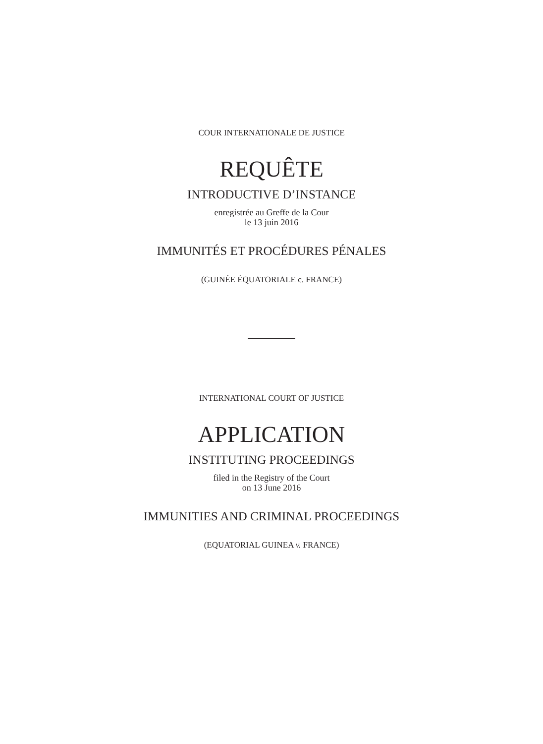COUR INTERNATIONALE DE JUSTICE
REQUÊTE
INTRODUCTIVE D’INSTANCE
enregistrée au Greffe de la Cour
le 13 juin 2016
IMMUNITÉS ET PROCÉDURES PÉNALES
(GUINÉE ÉQUATORIALE c. FRANCE)
INTERNATIONAL COURT OF JUSTICE
APPLICATION
INSTITUTING PROCEEDINGS
filed in the Registry of the Court
on 13 June 2016
IMMUNITIES AND CRIMINAL PROCEEDINGS
(EQUATORIAL GUINEA v. FRANCE)